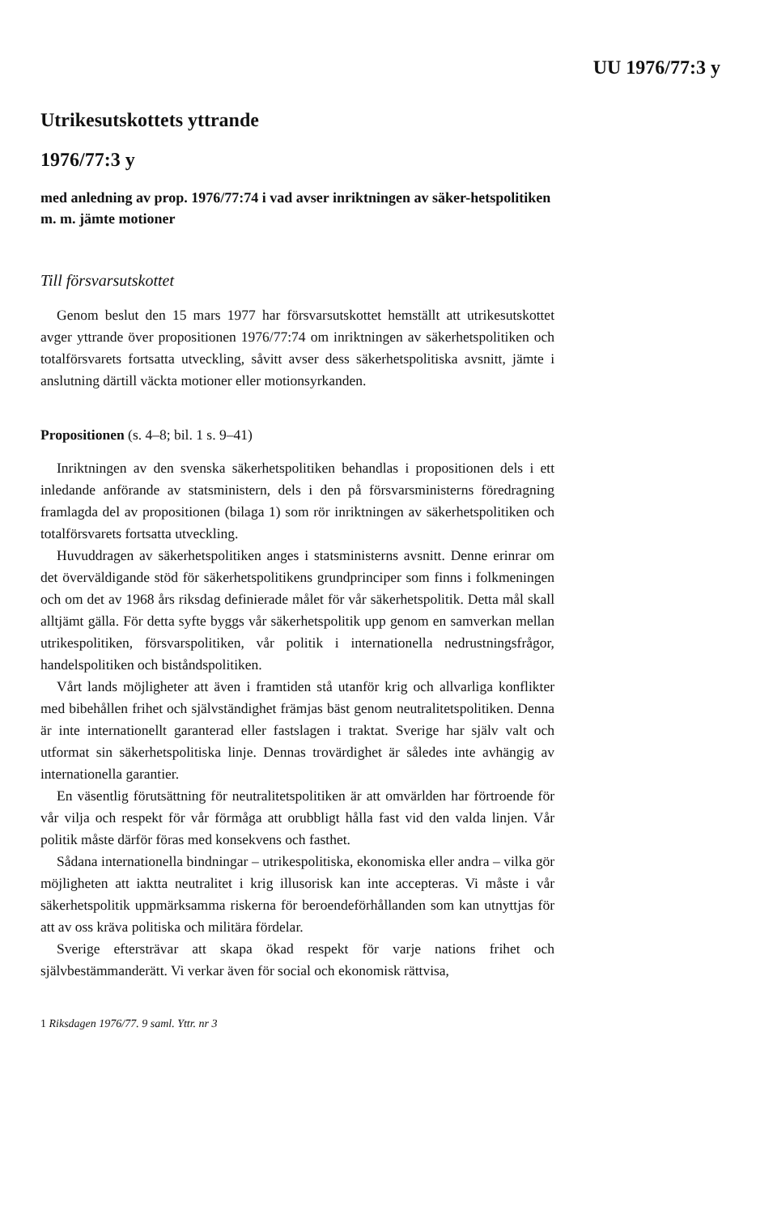UU 1976/77:3 y
Utrikesutskottets yttrande
1976/77:3 y
med anledning av prop. 1976/77:74 i vad avser inriktningen av säker-hetspolitiken m. m. jämte motioner
Till försvarsutskottet
Genom beslut den 15 mars 1977 har försvarsutskottet hemställt att utrikesutskottet avger yttrande över propositionen 1976/77:74 om inriktningen av säkerhetspolitiken och totalförsvarets fortsatta utveckling, såvitt avser dess säkerhetspolitiska avsnitt, jämte i anslutning därtill väckta motioner eller motionsyrkanden.
Propositionen (s. 4–8; bil. 1 s. 9–41)
Inriktningen av den svenska säkerhetspolitiken behandlas i propositionen dels i ett inledande anförande av statsministern, dels i den på försvarsministerns föredragning framlagda del av propositionen (bilaga 1) som rör inriktningen av säkerhetspolitiken och totalförsvarets fortsatta utveckling.
Huvuddragen av säkerhetspolitiken anges i statsministerns avsnitt. Denne erinrar om det överväldigande stöd för säkerhetspolitikens grundprinciper som finns i folkmeningen och om det av 1968 års riksdag definierade målet för vår säkerhetspolitik. Detta mål skall alltjämt gälla. För detta syfte byggs vår säkerhetspolitik upp genom en samverkan mellan utrikespolitiken, försvarspolitiken, vår politik i internationella nedrustningsfrågor, handelspolitiken och biståndspolitiken.
Vårt lands möjligheter att även i framtiden stå utanför krig och allvarliga konflikter med bibehållen frihet och självständighet främjas bäst genom neutralitetspolitiken. Denna är inte internationellt garanterad eller fastslagen i traktat. Sverige har själv valt och utformat sin säkerhetspolitiska linje. Dennas trovärdighet är således inte avhängig av internationella garantier.
En väsentlig förutsättning för neutralitetspolitiken är att omvärlden har förtroende för vår vilja och respekt för vår förmåga att orubbligt hålla fast vid den valda linjen. Vår politik måste därför föras med konsekvens och fasthet.
Sådana internationella bindningar – utrikespolitiska, ekonomiska eller andra – vilka gör möjligheten att iaktta neutralitet i krig illusorisk kan inte accepteras. Vi måste i vår säkerhetspolitik uppmärksamma riskerna för beroendeförhållanden som kan utnyttjas för att av oss kräva politiska och militära fördelar.
Sverige eftersträvar att skapa ökad respekt för varje nations frihet och självbestämmanderätt. Vi verkar även för social och ekonomisk rättvisa,
1 Riksdagen 1976/77. 9 saml. Yttr. nr 3